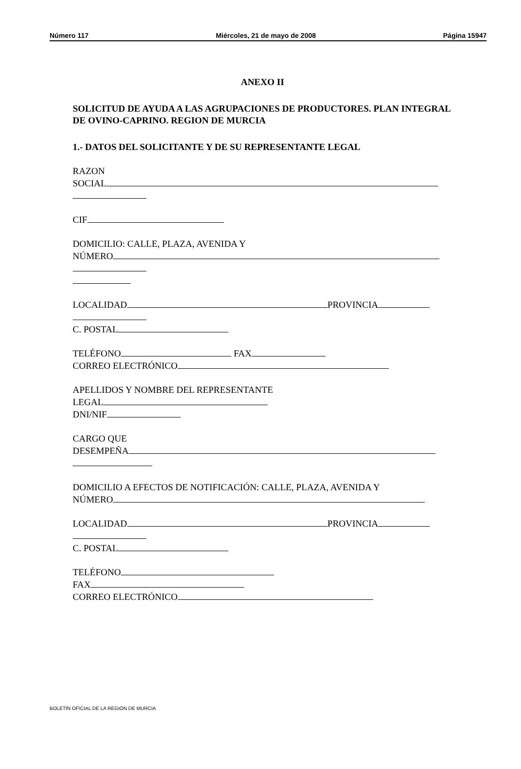Número 117 Miércoles, 21 de mayo de 2008 Página 15947
ANEXO II
SOLICITUD DE AYUDA A LAS AGRUPACIONES DE PRODUCTORES. PLAN INTEGRAL DE OVINO-CAPRINO. REGION DE MURCIA
1.- DATOS DEL SOLICITANTE Y DE SU REPRESENTANTE LEGAL
RAZON
SOCIAL
CIF
DOMICILIO: CALLE, PLAZA, AVENIDA Y
NÚMERO
LOCALIDAD PROVINCIA
C. POSTAL
TELÉFONO FAX
CORREO ELECTRÓNICO
APELLIDOS Y NOMBRE DEL REPRESENTANTE
LEGAL
DNI/NIF
CARGO QUE
DESEMPEÑA
DOMICILIO A EFECTOS DE NOTIFICACIÓN: CALLE, PLAZA, AVENIDA Y
NÚMERO
LOCALIDAD PROVINCIA
C. POSTAL
TELÉFONO
FAX
CORREO ELECTRÓNICO
BOLETÍN OFICIAL DE LA REGIÓN DE MURCIA